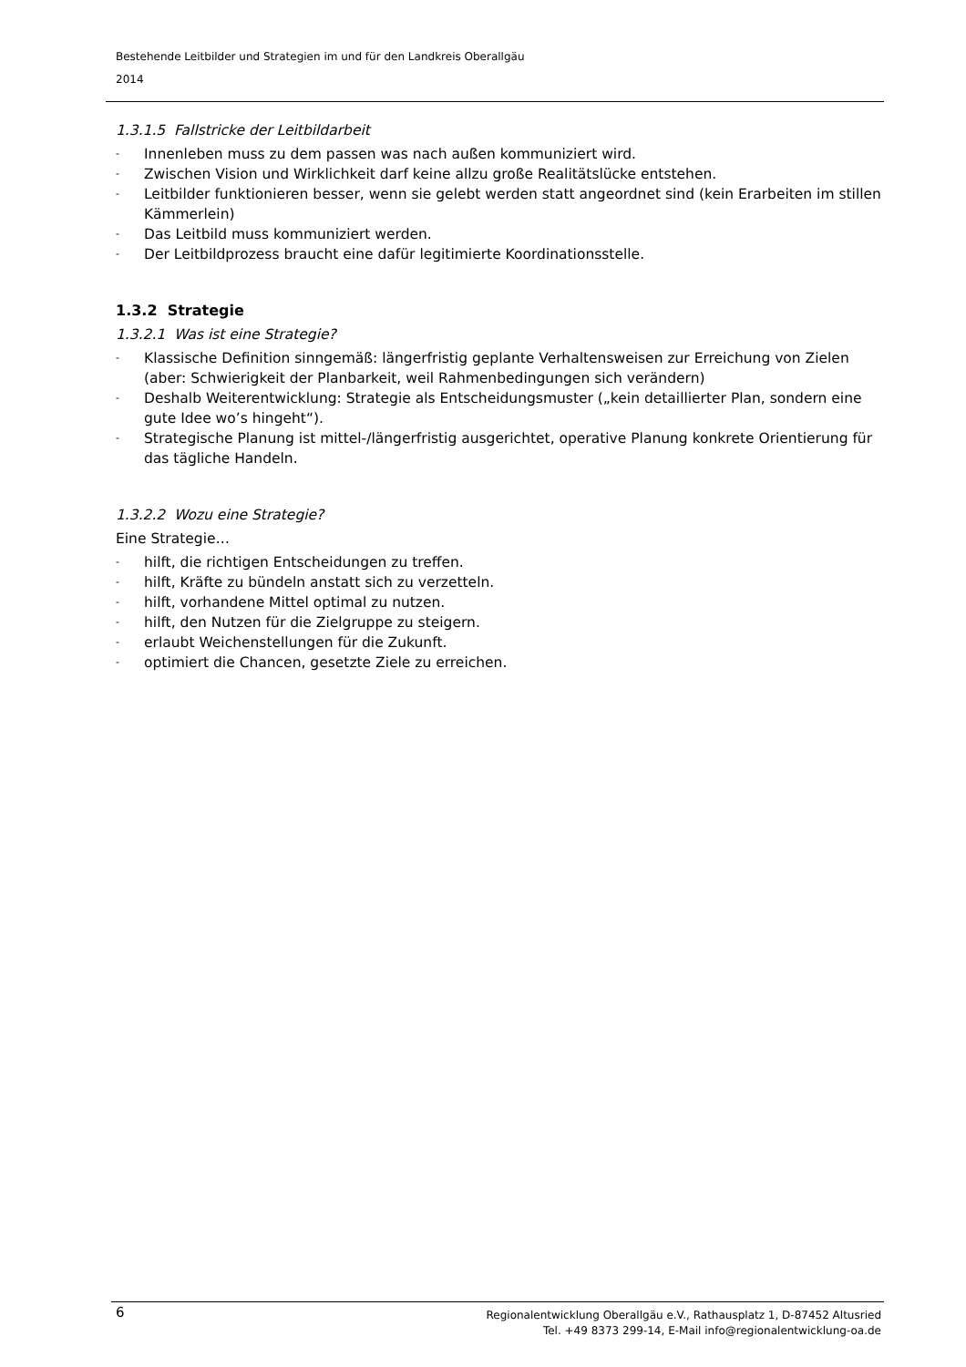Bestehende Leitbilder und Strategien im und für den Landkreis Oberallgäu
2014
1.3.1.5 Fallstricke der Leitbildarbeit
- Innenleben muss zu dem passen was nach außen kommuniziert wird.
- Zwischen Vision und Wirklichkeit darf keine allzu große Realitätslücke entstehen.
- Leitbilder funktionieren besser, wenn sie gelebt werden statt angeordnet sind (kein Erarbeiten im stillen Kämmerlein)
- Das Leitbild muss kommuniziert werden.
- Der Leitbildprozess braucht eine dafür legitimierte Koordinationsstelle.
1.3.2 Strategie
1.3.2.1 Was ist eine Strategie?
- Klassische Definition sinngemäß: längerfristig geplante Verhaltensweisen zur Erreichung von Zielen (aber: Schwierigkeit der Planbarkeit, weil Rahmenbedingungen sich verändern)
- Deshalb Weiterentwicklung: Strategie als Entscheidungsmuster („kein detaillierter Plan, sondern eine gute Idee wo’s hingeht“).
- Strategische Planung ist mittel-/längerfristig ausgerichtet, operative Planung konkrete Orientierung für das tägliche Handeln.
1.3.2.2 Wozu eine Strategie?
Eine Strategie…
- hilft, die richtigen Entscheidungen zu treffen.
- hilft, Kräfte zu bündeln anstatt sich zu verzetteln.
- hilft, vorhandene Mittel optimal zu nutzen.
- hilft, den Nutzen für die Zielgruppe zu steigern.
- erlaubt Weichenstellungen für die Zukunft.
- optimiert die Chancen, gesetzte Ziele zu erreichen.
6 Regionalentwicklung Oberallgäu e.V., Rathausplatz 1, D-87452 Altusried
Tel. +49 8373 299-14, E-Mail info@regionalentwicklung-oa.de